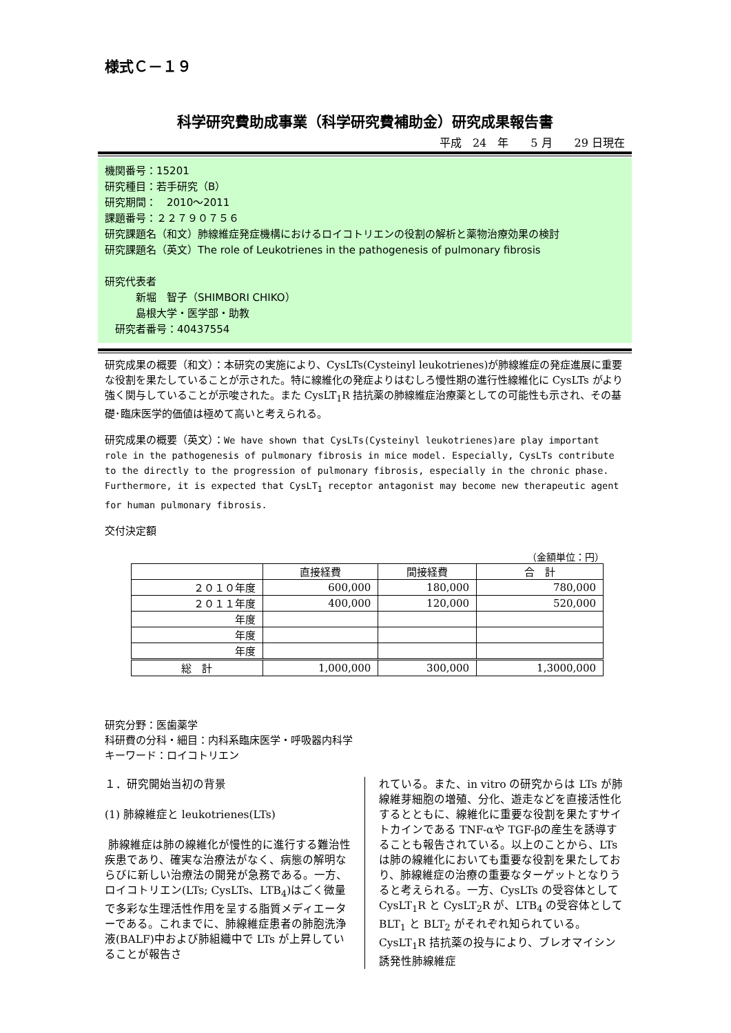様式Ｃ－１９
科学研究費助成事業（科学研究費補助金）研究成果報告書
平成　24　年　　5 月　　29 日現在
機関番号：15201
研究種目：若手研究（B）
研究期間：　2010～2011
課題番号：２２７９０７５６
研究課題名（和文）肺線維症発症機構におけるロイコトリエンの役割の解析と薬物治療効果の検討
研究課題名（英文）The role of Leukotrienes in the pathogenesis of pulmonary fibrosis
研究代表者
　　　新堀　智子（SHIMBORI CHIKO）
　　　島根大学・医学部・助教
　研究者番号：40437554
研究成果の概要（和文）：本研究の実施により、CysLTs(Cysteinyl leukotrienes)が肺線維症の発症進展に重要な役割を果たしていることが示された。特に線維化の発症よりはむしろ慢性期の進行性線維化に CysLTs がより強く関与していることが示唆された。また CysLT<sub>1</sub>R 拮抗薬の肺線維症治療薬としての可能性も示され、その基礎･臨床医学的価値は極めて高いと考えられる。
研究成果の概要（英文）：We have shown that CysLTs(Cysteinyl leukotrienes)are play important role in the pathogenesis of pulmonary fibrosis in mice model. Especially, CysLTs contribute to the directly to the progression of pulmonary fibrosis, especially in the chronic phase. Furthermore, it is expected that CysLT<sub>1</sub> receptor antagonist may become new therapeutic agent for human pulmonary fibrosis.
交付決定額
（金額単位：円）
| | 直接経費 | 間接経費 | 合 計 |
| --- | --- | --- | --- |
| ２０１０年度 | 600,000 | 180,000 | 780,000 |
| ２０１１年度 | 400,000 | 120,000 | 520,000 |
| 年度 | | | |
| 年度 | | | |
| 年度 | | | |
| 総 計 | 1,000,000 | 300,000 | 1,3000,000 |
研究分野：医歯薬学
科研費の分科・細目：内科系臨床医学・呼吸器内科学
キーワード：ロイコトリエン
１．研究開始当初の背景
(1) 肺線維症と leukotrienes(LTs)
肺線維症は肺の線維化が慢性的に進行する難治性疾患であり、確実な治療法がなく、病態の解明ならびに新しい治療法の開発が急務である。一方、ロイコトリエン(LTs; CysLTs、LTB<sub>4</sub>)はごく微量で多彩な生理活性作用を呈する脂質メディエーターである。これまでに、肺線維症患者の肺胞洗浄液(BALF)中および肺組織中で LTs が上昇していることが報告さ
れている。また、in vitro の研究からは LTs が肺線維芽細胞の増殖、分化、遊走などを直接活性化するとともに、線維化に重要な役割を果たすサイトカインである TNF-αや TGF-βの産生を誘導することも報告されている。以上のことから、LTs は肺の線維化においても重要な役割を果たしており、肺線維症の治療の重要なターゲットとなりうると考えられる。一方、CysLTs の受容体として CysLT<sub>1</sub>R と CysLT<sub>2</sub>R が、LTB<sub>4</sub> の受容体として BLT<sub>1</sub> と BLT<sub>2</sub> がそれぞれ知られている。CysLT<sub>1</sub>R 拮抗薬の投与により、ブレオマイシン誘発性肺線維症